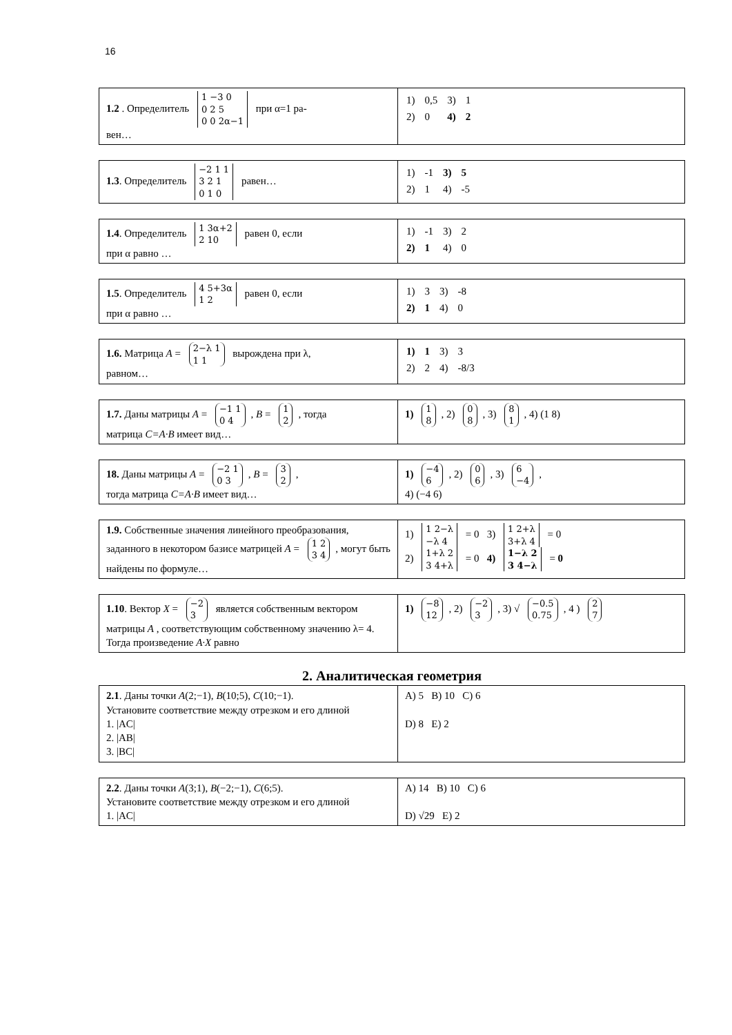16
| 1.2 . Определитель 1 −3 0 0 2 5 0 0 2α−1 при α=1 ра- вен… | / 1) / 0,5 / 3) / 1 / / 2) / 0 / 4) / 2 / |
| 1.3 . Определитель −2 1 1 3 2 1 0 1 0 равен… | / 1) / -1 / 3) / 5 / / 2) / 1 / 4) / -5 / |
| 1.4 . Определитель 1 3α+2 2 10 равен 0, если при α равно … | / 1) / -1 / 3) / 2 / / 2) / 1 / 4) / 0 / |
| 1.5 . Определитель 4 5+3α 1 2 равен 0, если при α равно … | / 1) / 3 / 3) / -8 / / 2) / 1 / 4) / 0 / |
| 1.6. Матрица A = 2−λ 1 1 1 вырождена при λ, равном… | / 1) / 1 / 3) / 3 / / 2) / 2 / 4) / -8/3 / |
| 1.7. Даны матрицы A = −1 1 0 4 , B = 1 2 , тогда матрица C=A·B имеет вид… | 1) 1 8 , 2) 0 8 , 3) 8 1 , 4) (1 8) |
| 18. Даны матрицы A = −2 1 0 3 , B = 3 2 , тогда матрица C=A·B имеет вид… | 1) −4 6 , 2) 0 6 , 3) 6 −4 , 4) (−4 6) |
| 1.9. Собственные значения линейного преобразования, заданного в некотором базисе матрицей A = 1 2 3 4 , могут быть найдены по формуле… | 1) 1 2−λ −λ 4 = 0 3) 1 2+λ 3+λ 4 = 0 2) 1+λ 2 3 4+λ = 0 4) 1−λ 2 3 4−λ = 0 |
| 1.10 . Вектор X = −2 3 является собственным вектором матрицы A , соответствующим собственному значению λ= 4. Тогда произведение A·X равно | 1) −8 12 , 2) −2 3 , 3) √ −0.5 0.75 , 4 ) 2 7 |
2. Аналитическая геометрия
| 2.1 . Даны точки A (2;−1), B (10;5), C (10;−1). Установите соответствие между отрезком и его длиной 1. /AC/ 2. /AB/ 3. /BC/ | A) 5 B) 10 C) 6 D) 8 E) 2 |
| 2.2 . Даны точки A (3;1), B (−2;−1), C (6;5). Установите соответствие между отрезком и его длиной 1. /AC/ | A) 14 B) 10 C) 6 D) √29 E) 2 |